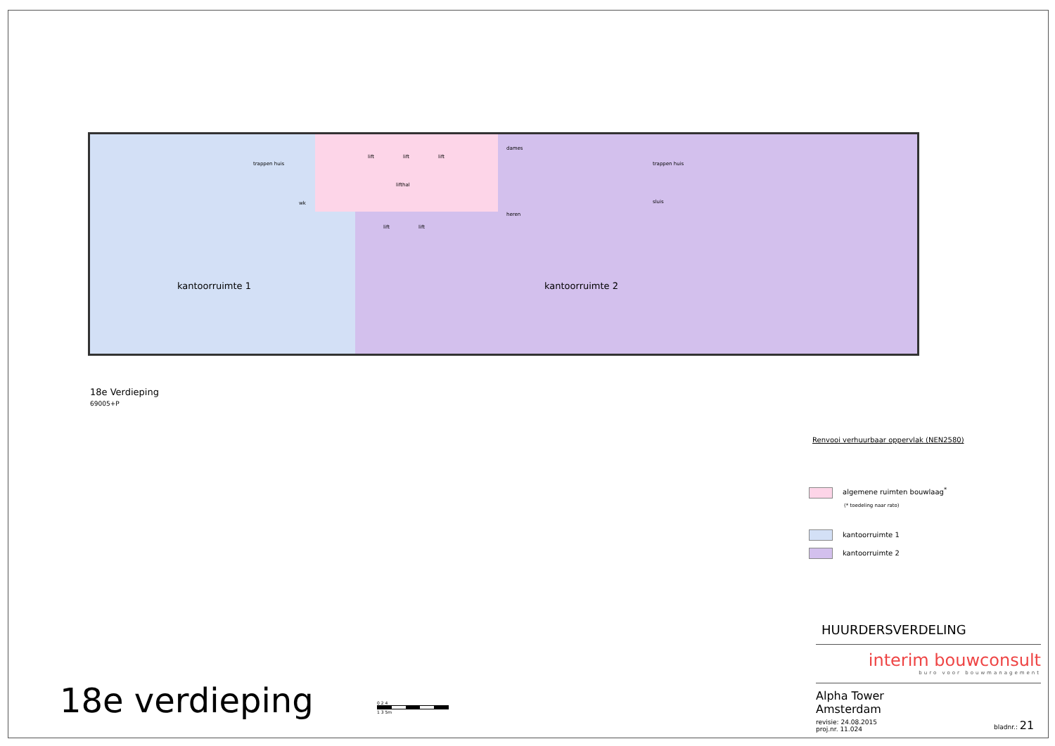trappen huis
lift lift lift
lifthal
wk
lift lift
dames
heren
trappen huis
sluis
kantoorruimte 1 kantoorruimte 2
18e Verdieping
69005+P
Renvooi verhuurbaar oppervlak (NEN2580)
algemene ruimten bouwlaag<sup>*</sup>
(* toedeling naar rato)
kantoorruimte 1
kantoorruimte 2
HUURDERSVERDELING
interim bouwconsult
buro voor bouwmanagement
Alpha Tower
Amsterdam
revisie: 24.08.2015
proj.nr. 11.024
bladnr.: 21
18e verdieping
0 2 4
1 3 5m